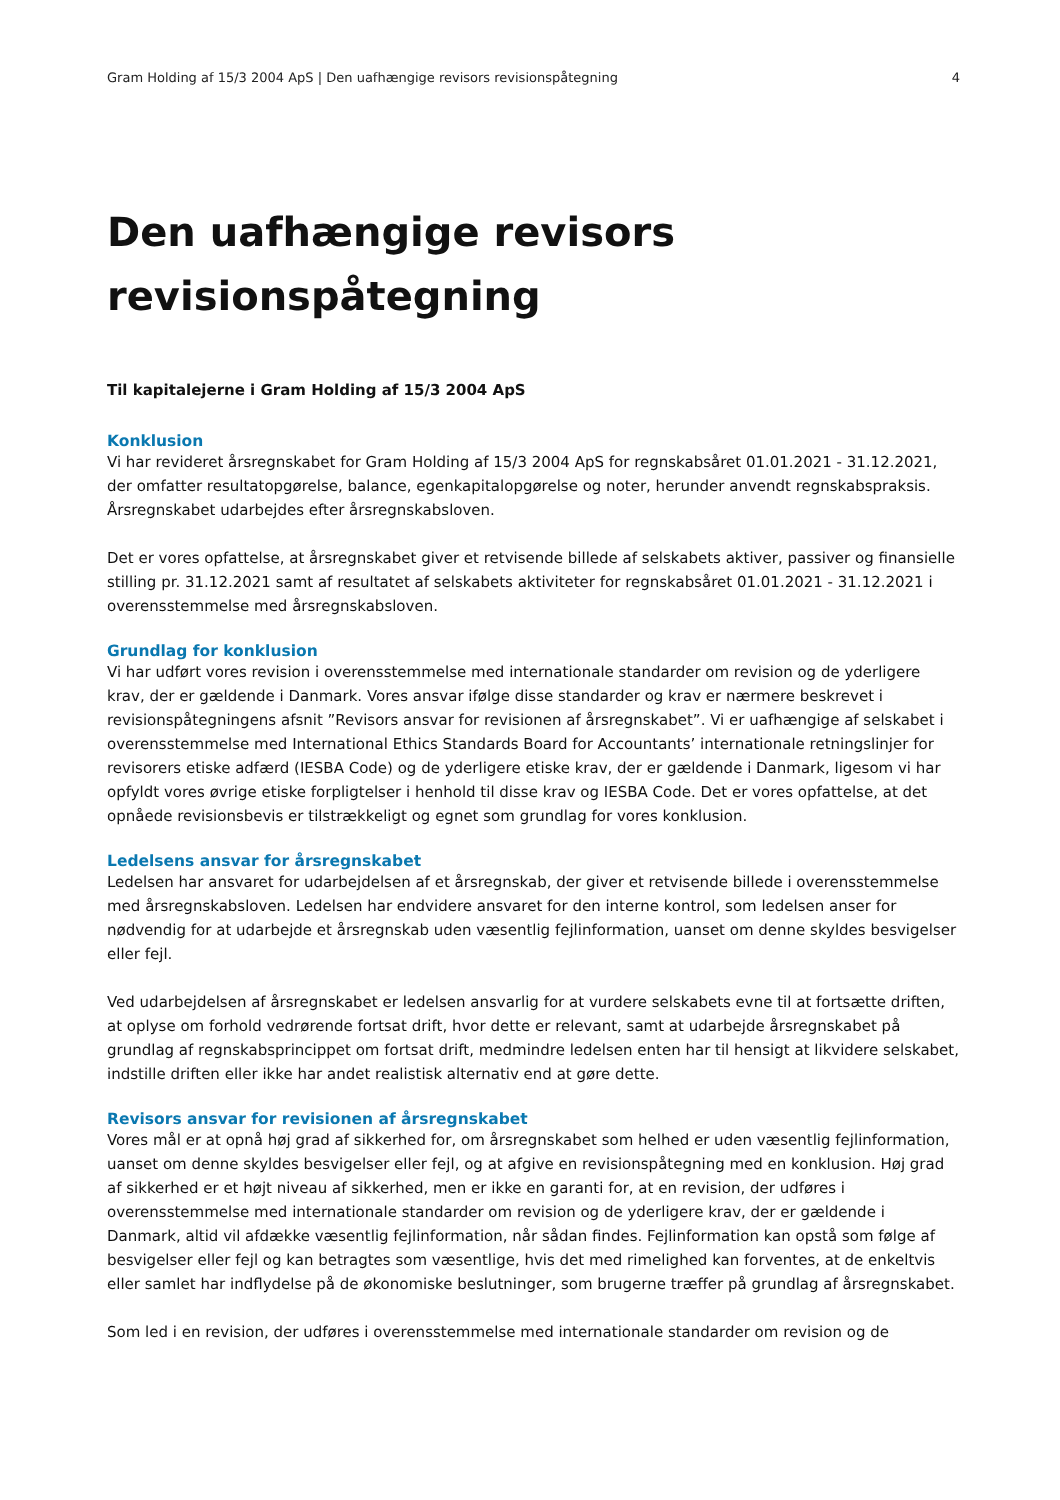Gram Holding af 15/3 2004 ApS | Den uafhængige revisors revisionspåtegning 4
Den uafhængige revisors
revisionspåtegning
Til kapitalejerne i Gram Holding af 15/3 2004 ApS
Konklusion
Vi har revideret årsregnskabet for Gram Holding af 15/3 2004 ApS for regnskabsåret 01.01.2021 - 31.12.2021, der omfatter resultatopgørelse, balance, egenkapitalopgørelse og noter, herunder anvendt regnskabspraksis. Årsregnskabet udarbejdes efter årsregnskabsloven.
Det er vores opfattelse, at årsregnskabet giver et retvisende billede af selskabets aktiver, passiver og finansielle stilling pr. 31.12.2021 samt af resultatet af selskabets aktiviteter for regnskabsåret 01.01.2021 - 31.12.2021 i overensstemmelse med årsregnskabsloven.
Grundlag for konklusion
Vi har udført vores revision i overensstemmelse med internationale standarder om revision og de yderligere krav, der er gældende i Danmark. Vores ansvar ifølge disse standarder og krav er nærmere beskrevet i revisionspåtegningens afsnit ”Revisors ansvar for revisionen af årsregnskabet”. Vi er uafhængige af selskabet i overensstemmelse med International Ethics Standards Board for Accountants’ internationale retningslinjer for revisorers etiske adfærd (IESBA Code) og de yderligere etiske krav, der er gældende i Danmark, ligesom vi har opfyldt vores øvrige etiske forpligtelser i henhold til disse krav og IESBA Code. Det er vores opfattelse, at det opnåede revisionsbevis er tilstrækkeligt og egnet som grundlag for vores konklusion.
Ledelsens ansvar for årsregnskabet
Ledelsen har ansvaret for udarbejdelsen af et årsregnskab, der giver et retvisende billede i overensstemmelse med årsregnskabsloven. Ledelsen har endvidere ansvaret for den interne kontrol, som ledelsen anser for nødvendig for at udarbejde et årsregnskab uden væsentlig fejlinformation, uanset om denne skyldes besvigelser eller fejl.
Ved udarbejdelsen af årsregnskabet er ledelsen ansvarlig for at vurdere selskabets evne til at fortsætte driften, at oplyse om forhold vedrørende fortsat drift, hvor dette er relevant, samt at udarbejde årsregnskabet på grundlag af regnskabsprincippet om fortsat drift, medmindre ledelsen enten har til hensigt at likvidere selskabet, indstille driften eller ikke har andet realistisk alternativ end at gøre dette.
Revisors ansvar for revisionen af årsregnskabet
Vores mål er at opnå høj grad af sikkerhed for, om årsregnskabet som helhed er uden væsentlig fejlinformation, uanset om denne skyldes besvigelser eller fejl, og at afgive en revisionspåtegning med en konklusion. Høj grad af sikkerhed er et højt niveau af sikkerhed, men er ikke en garanti for, at en revision, der udføres i overensstemmelse med internationale standarder om revision og de yderligere krav, der er gældende i Danmark, altid vil afdække væsentlig fejlinformation, når sådan findes. Fejlinformation kan opstå som følge af besvigelser eller fejl og kan betragtes som væsentlige, hvis det med rimelighed kan forventes, at de enkeltvis eller samlet har indflydelse på de økonomiske beslutninger, som brugerne træffer på grundlag af årsregnskabet.
Som led i en revision, der udføres i overensstemmelse med internationale standarder om revision og de